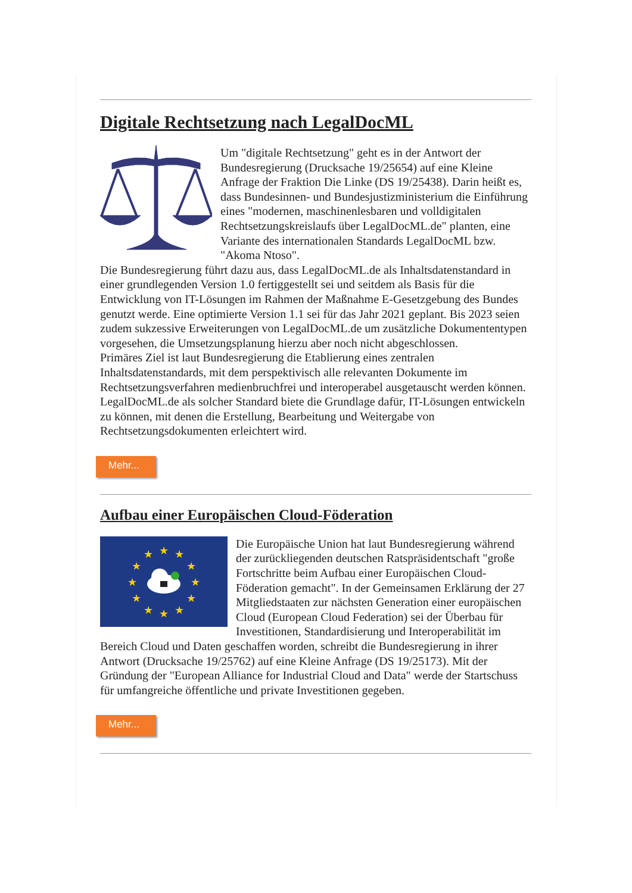Digitale Rechtsetzung nach LegalDocML
Um "digitale Rechtsetzung" geht es in der Antwort der Bundesregierung (Drucksache 19/25654) auf eine Kleine Anfrage der Fraktion Die Linke (DS 19/25438). Darin heißt es, dass Bundesinnen- und Bundesjustizministerium die Einführung eines "modernen, maschinenlesbaren und volldigitalen Rechtsetzungskreislaufs über LegalDocML.de" planten, eine Variante des internationalen Standards LegalDocML bzw. "Akoma Ntoso".
Die Bundesregierung führt dazu aus, dass LegalDocML.de als Inhaltsdatenstandard in einer grundlegenden Version 1.0 fertiggestellt sei und seitdem als Basis für die Entwicklung von IT-Lösungen im Rahmen der Maßnahme E-Gesetzgebung des Bundes genutzt werde. Eine optimierte Version 1.1 sei für das Jahr 2021 geplant. Bis 2023 seien zudem sukzessive Erweiterungen von LegalDocML.de um zusätzliche Dokumententypen vorgesehen, die Umsetzungsplanung hierzu aber noch nicht abgeschlossen.
Primäres Ziel ist laut Bundesregierung die Etablierung eines zentralen Inhaltsdatenstandards, mit dem perspektivisch alle relevanten Dokumente im Rechtsetzungsverfahren medienbruchfrei und interoperabel ausgetauscht werden können. LegalDocML.de als solcher Standard biete die Grundlage dafür, IT-Lösungen entwickeln zu können, mit denen die Erstellung, Bearbeitung und Weitergabe von Rechtsetzungsdokumenten erleichtert wird.
Mehr...
Aufbau einer Europäischen Cloud-Föderation
★
★
★
★
★
★
★
★
★
★
★
★
Die Europäische Union hat laut Bundesregierung während der zurückliegenden deutschen Ratspräsidentschaft "große Fortschritte beim Aufbau einer Europäischen Cloud-Föderation gemacht". In der Gemeinsamen Erklärung der 27 Mitgliedstaaten zur nächsten Generation einer europäischen Cloud (European Cloud Federation) sei der Überbau für Investitionen, Standardisierung und Interoperabilität im Bereich Cloud und Daten geschaffen worden, schreibt die Bundesregierung in ihrer Antwort (Drucksache 19/25762) auf eine Kleine Anfrage (DS 19/25173). Mit der Gründung der "European Alliance for Industrial Cloud and Data" werde der Startschuss für umfangreiche öffentliche und private Investitionen gegeben.
Mehr...